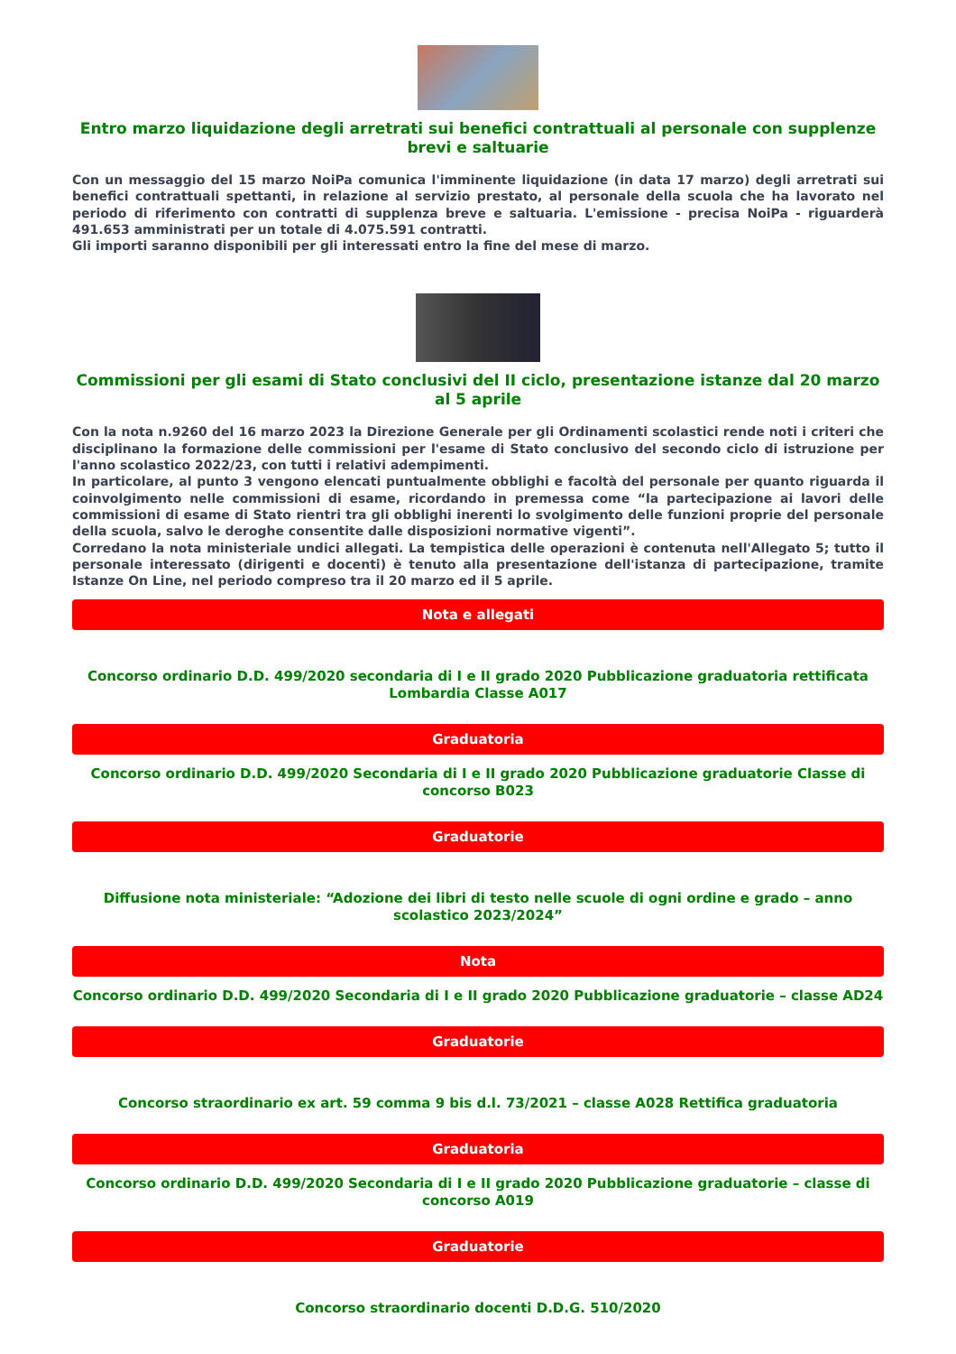Entro marzo liquidazione degli arretrati sui benefici contrattuali al personale con supplenze brevi e saltuarie
Con un messaggio del 15 marzo NoiPa comunica l'imminente liquidazione (in data 17 marzo) degli arretrati sui benefici contrattuali spettanti, in relazione al servizio prestato, al personale della scuola che ha lavorato nel periodo di riferimento con contratti di supplenza breve e saltuaria. L'emissione - precisa NoiPa - riguarderà 491.653 amministrati per un totale di 4.075.591 contratti.
Gli importi saranno disponibili per gli interessati entro la fine del mese di marzo.
Commissioni per gli esami di Stato conclusivi del II ciclo, presentazione istanze dal 20 marzo al 5 aprile
Con la nota n.9260 del 16 marzo 2023 la Direzione Generale per gli Ordinamenti scolastici rende noti i criteri che disciplinano la formazione delle commissioni per l'esame di Stato conclusivo del secondo ciclo di istruzione per l'anno scolastico 2022/23, con tutti i relativi adempimenti.
In particolare, al punto 3 vengono elencati puntualmente obblighi e facoltà del personale per quanto riguarda il coinvolgimento nelle commissioni di esame, ricordando in premessa come “la partecipazione ai lavori delle commissioni di esame di Stato rientri tra gli obblighi inerenti lo svolgimento delle funzioni proprie del personale della scuola, salvo le deroghe consentite dalle disposizioni normative vigenti”.
Corredano la nota ministeriale undici allegati. La tempistica delle operazioni è contenuta nell'Allegato 5; tutto il personale interessato (dirigenti e docenti) è tenuto alla presentazione dell'istanza di partecipazione, tramite Istanze On Line, nel periodo compreso tra il 20 marzo ed il 5 aprile.
Nota e allegati
Concorso ordinario D.D. 499/2020 secondaria di I e II grado 2020 Pubblicazione graduatoria rettificata Lombardia Classe A017
Graduatoria
Concorso ordinario D.D. 499/2020 Secondaria di I e II grado 2020 Pubblicazione graduatorie Classe di concorso B023
Graduatorie
Diffusione nota ministeriale: “Adozione dei libri di testo nelle scuole di ogni ordine e grado – anno scolastico 2023/2024”
Nota
Concorso ordinario D.D. 499/2020 Secondaria di I e II grado 2020 Pubblicazione graduatorie – classe AD24
Graduatorie
Concorso straordinario ex art. 59 comma 9 bis d.l. 73/2021 – classe A028 Rettifica graduatoria
Graduatoria
Concorso ordinario D.D. 499/2020 Secondaria di I e II grado 2020 Pubblicazione graduatorie – classe di concorso A019
Graduatorie
Concorso straordinario docenti D.D.G. 510/2020